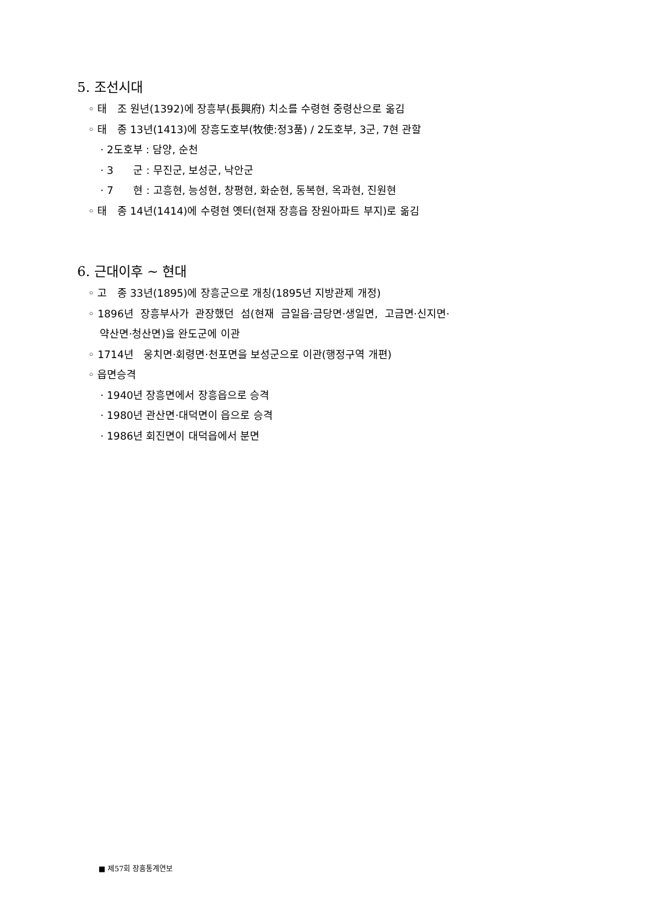5. 조선시대
◦ 태 조 원년(1392)에 장흥부(長興府) 치소를 수령현 중령산으로 옮김
◦ 태 종 13년(1413)에 장흥도호부(牧使:정3품) / 2도호부, 3군, 7현 관할
· 2도호부 : 담양, 순천
· 3 군 : 무진군, 보성군, 낙안군
· 7 현 : 고흥현, 능성현, 창평현, 화순현, 동복현, 옥과현, 진원현
◦ 태 종 14년(1414)에 수령현 옛터(현재 장흥읍 장원아파트 부지)로 옮김
6. 근대이후 ~ 현대
◦ 고 종 33년(1895)에 장흥군으로 개칭(1895년 지방관제 개정)
◦ 1896년 장흥부사가 관장했던 섬(현재 금일읍·금당면·생일면, 고금면·신지면·
약산면·청산면)을 완도군에 이관
◦ 1714년 웅치면·회령면·천포면을 보성군으로 이관(행정구역 개편)
◦ 읍면승격
· 1940년 장흥면에서 장흥읍으로 승격
· 1980년 관산면·대덕면이 읍으로 승격
· 1986년 회진면이 대덕읍에서 분면
■ 제57회 장흥통계연보